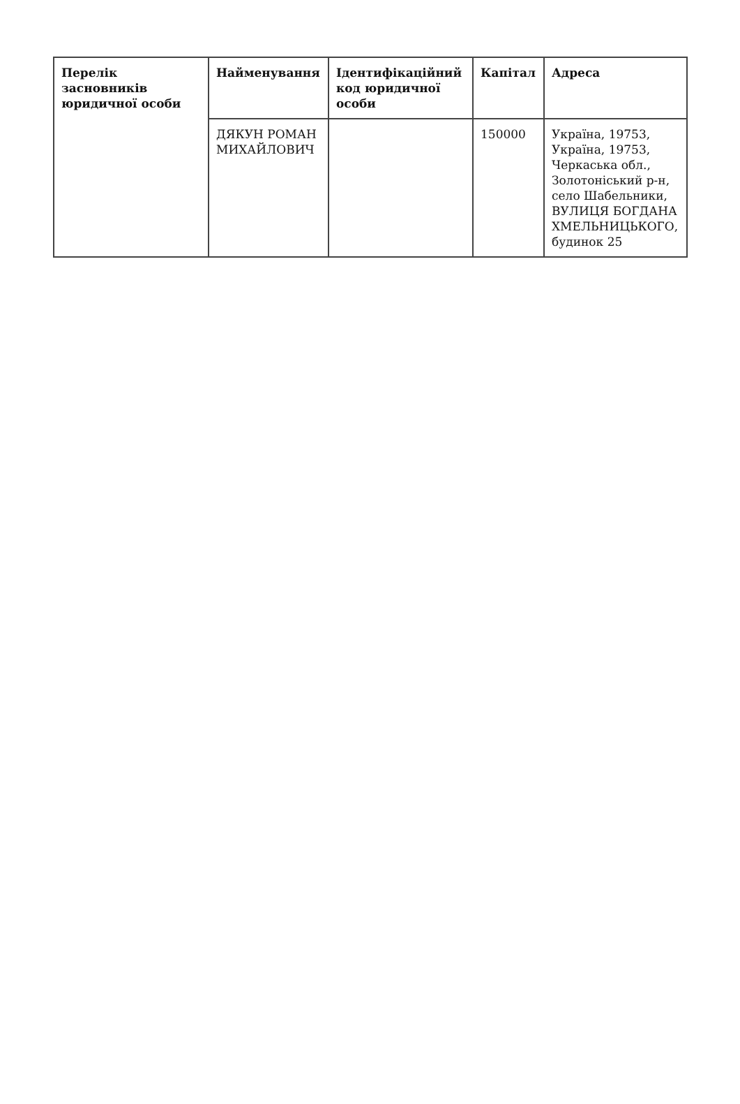| Перелік засновників юридичної особи | Найменування | Ідентифікаційний код юридичної особи | Капітал | Адреса |
| --- | --- | --- | --- | --- |
| | ДЯКУН РОМАН МИХАЙЛОВИЧ | | 150000 | Україна, 19753, Україна, 19753, Черкаська обл., Золотоніський р-н, село Шабельники, ВУЛИЦЯ БОГДАНА ХМЕЛЬНИЦЬКОГО, будинок 25 |